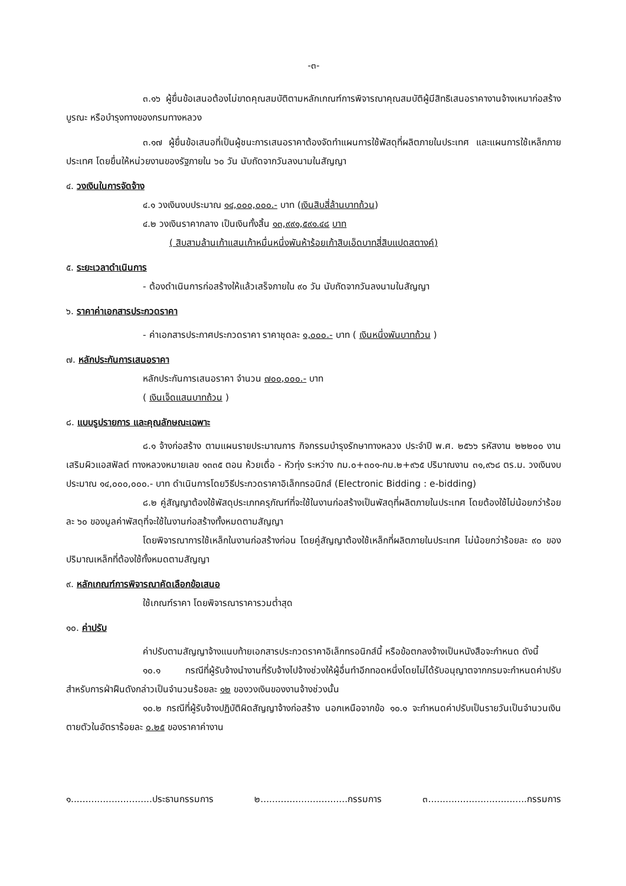-๓-
๓.๑๖ ผู้ยื่นข้อเสนอต้องไม่ขาดคุณสมบัติตามหลักเกณฑ์การพิจารณาคุณสมบัติผู้มีสิทธิเสนอราคางานจ้างเหมาก่อสร้าง บูรณะ หรือบำรุงทางของกรมทางหลวง
๓.๑๗ ผู้ยื่นข้อเสนอที่เป็นผู้ชนะการเสนอราคาต้องจัดทำแผนการใช้พัสดุที่ผลิตภายในประเทศ และแผนการใช้เหล็กภายประเทศ โดยยื่นให้หน่วยงานของรัฐภายใน ๖๐ วัน นับถัดจากวันลงนามในสัญญา
๔. วงเงินในการจัดจ้าง
๔.๑ วงเงินงบประมาณ ๑๔,๐๐๐,๐๐๐.- บาท (เงินสิบสี่ล้านบาทถ้วน)
๔.๒ วงเงินราคากลาง เป็นเงินทั้งสิ้น ๑๓,๙๙๑,๕๙๑.๔๘ บาท
( สิบสามล้านเก้าแสนเก้าหมื่นหนึ่งพันห้าร้อยเก้าสิบเอ็ดบาทสี่สิบแปดสตางค์)
๕. ระยะเวลาดำเนินการ
- ต้องดำเนินการก่อสร้างให้แล้วเสร็จภายใน ๙๐ วัน นับถัดจากวันลงนามในสัญญา
๖. ราคาค่าเอกสารประกวดราคา
- ค่าเอกสารประกาศประกวดราคา ราคาชุดละ ๑,๐๐๐.- บาท ( เงินหนึ่งพันบาทถ้วน )
๗. หลักประกันการเสนอราคา
หลักประกันการเสนอราคา จำนวน ๗๐๐,๐๐๐.- บาท
( เงินเจ็ดแสนบาทถ้วน )
๘. แบบรูปรายการ และคุณลักษณะเฉพาะ
๘.๑ จ้างก่อสร้าง ตามแผนรายประมาณการ กิจกรรมบำรุงรักษาทางหลวง ประจำปี พ.ศ. ๒๕๖๖ รหัสงาน ๒๒๒๐๐ งานเสริมผิวแอสฟัลต์ ทางหลวงหมายเลข ๑๓๓๕ ตอน ห้วยเดื่อ - หัวทุ่ง ระหว่าง กม.๐+๓๐๑-กม.๒+๙๖๕ ปริมาณงาน ๓๑,๙๖๘ ตร.ม. วงเงินงบประมาณ ๑๔,๐๐๐,๐๐๐.- บาท ดำเนินการโดยวิธีประกวดราคาอิเล็กทรอนิกส์ (Electronic Bidding : e-bidding)
๘.๒ คู่สัญญาต้องใช้พัสดุประเภทครุภัณฑ์ที่จะใช้ในงานก่อสร้างเป็นพัสดุที่ผลิตภายในประเทศ โดยต้องใช้ไม่น้อยกว่าร้อยละ ๖๐ ของมูลค่าพัสดุที่จะใช้ในงานก่อสร้างทั้งหมดตามสัญญา
โดยพิจารณาการใช้เหล็กในงานก่อสร้างก่อน โดยคู่สัญญาต้องใช้เหล็กที่ผลิตภายในประเทศ ไม่น้อยกว่าร้อยละ ๙๐ ของปริมาณเหล็กที่ต้องใช้ทั้งหมดตามสัญญา
๙. หลักเกณฑ์การพิจารณาคัดเลือกข้อเสนอ
ใช้เกณฑ์ราคา โดยพิจารณาราคารวมต่ำสุด
๑๐. ค่าปรับ
ค่าปรับตามสัญญาจ้างแนบท้ายเอกสารประกวดราคาอิเล็กทรอนิกส์นี้ หรือข้อตกลงจ้างเป็นหนังสือจะกำหนด ดังนี้
๑๐.๑ กรณีที่ผู้รับจ้างนำงานที่รับจ้างไปจ้างช่วงให้ผู้อื่นทำอีกทอดหนึ่งโดยไม่ได้รับอนุญาตจากกรมจะกำหนดค่าปรับสำหรับการฝ่าฝืนดังกล่าวเป็นจำนวนร้อยละ ๑๒ ของวงเงินของงานจ้างช่วงนั้น
๑๐.๒ กรณีที่ผู้รับจ้างปฏิบัติผิดสัญญาจ้างก่อสร้าง นอกเหนือจากข้อ ๑๐.๑ จะกำหนดค่าปรับเป็นรายวันเป็นจำนวนเงินตายตัวในอัตราร้อยละ ๐.๒๕ ของราคาค่างาน
๑............................ประธานกรรมการ ๒..............................กรรมการ ๓..................................กรรมการ